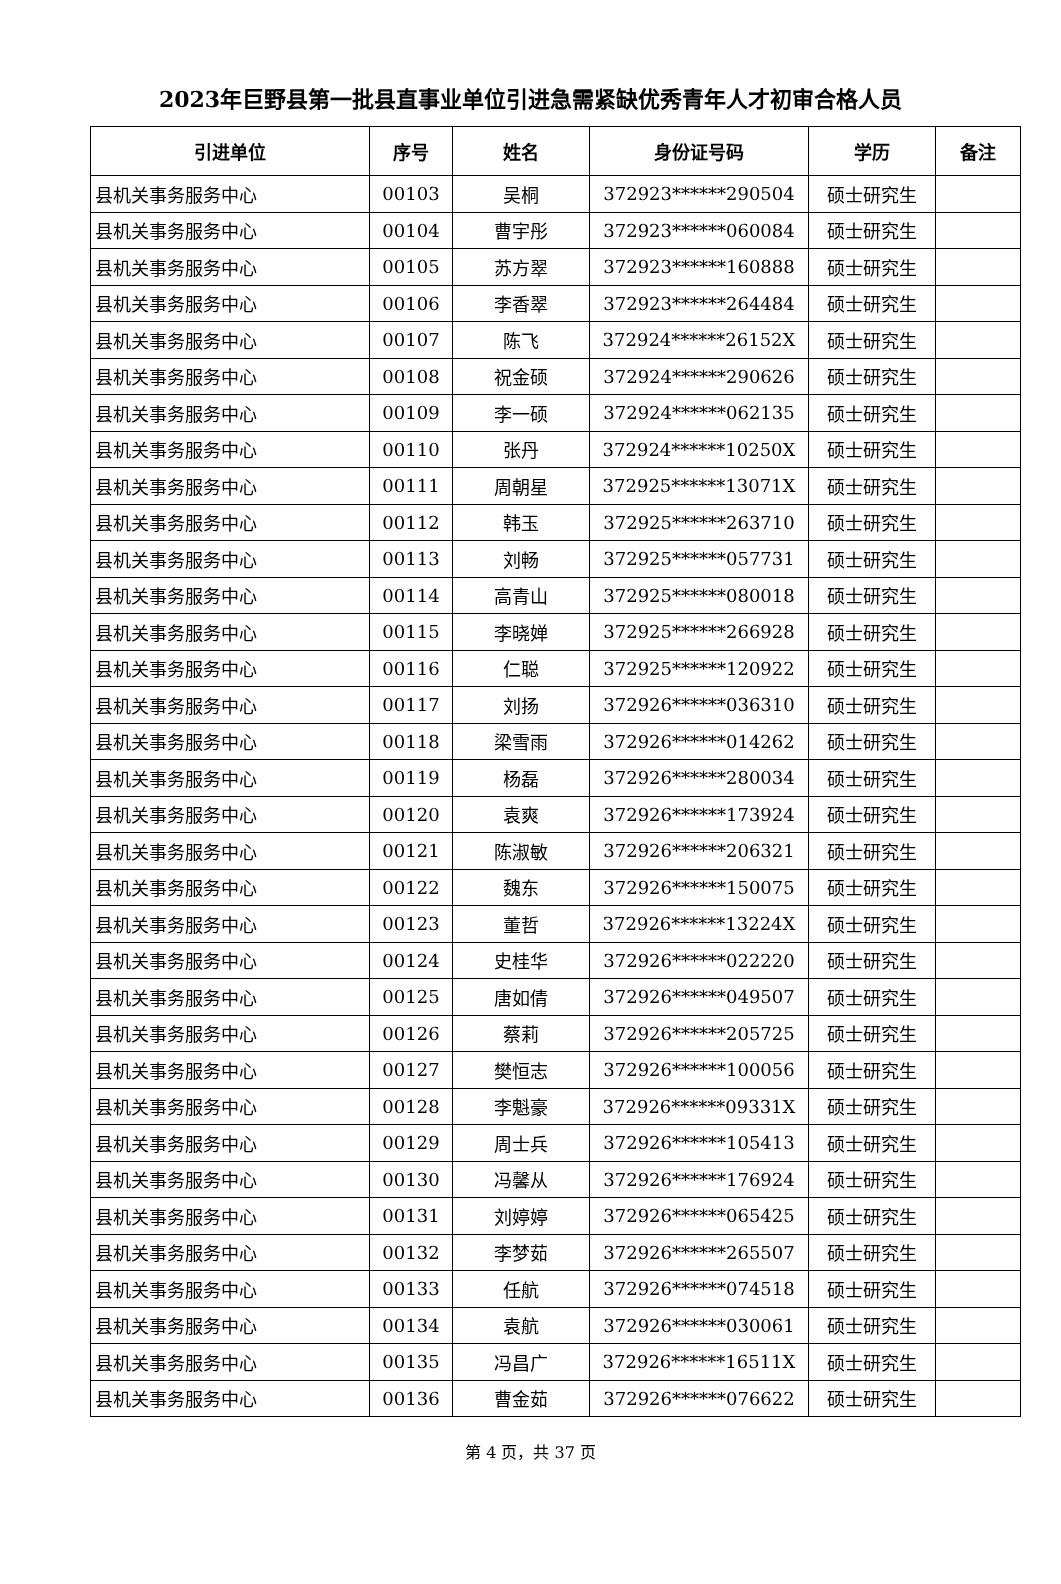2023年巨野县第一批县直事业单位引进急需紧缺优秀青年人才初审合格人员
| 引进单位 | 序号 | 姓名 | 身份证号码 | 学历 | 备注 |
| --- | --- | --- | --- | --- | --- |
| 县机关事务服务中心 | 00103 | 吴桐 | 372923******290504 | 硕士研究生 | |
| 县机关事务服务中心 | 00104 | 曹宇彤 | 372923******060084 | 硕士研究生 | |
| 县机关事务服务中心 | 00105 | 苏方翠 | 372923******160888 | 硕士研究生 | |
| 县机关事务服务中心 | 00106 | 李香翠 | 372923******264484 | 硕士研究生 | |
| 县机关事务服务中心 | 00107 | 陈飞 | 372924******26152X | 硕士研究生 | |
| 县机关事务服务中心 | 00108 | 祝金硕 | 372924******290626 | 硕士研究生 | |
| 县机关事务服务中心 | 00109 | 李一硕 | 372924******062135 | 硕士研究生 | |
| 县机关事务服务中心 | 00110 | 张丹 | 372924******10250X | 硕士研究生 | |
| 县机关事务服务中心 | 00111 | 周朝星 | 372925******13071X | 硕士研究生 | |
| 县机关事务服务中心 | 00112 | 韩玉 | 372925******263710 | 硕士研究生 | |
| 县机关事务服务中心 | 00113 | 刘畅 | 372925******057731 | 硕士研究生 | |
| 县机关事务服务中心 | 00114 | 高青山 | 372925******080018 | 硕士研究生 | |
| 县机关事务服务中心 | 00115 | 李晓婵 | 372925******266928 | 硕士研究生 | |
| 县机关事务服务中心 | 00116 | 仁聪 | 372925******120922 | 硕士研究生 | |
| 县机关事务服务中心 | 00117 | 刘扬 | 372926******036310 | 硕士研究生 | |
| 县机关事务服务中心 | 00118 | 梁雪雨 | 372926******014262 | 硕士研究生 | |
| 县机关事务服务中心 | 00119 | 杨磊 | 372926******280034 | 硕士研究生 | |
| 县机关事务服务中心 | 00120 | 袁爽 | 372926******173924 | 硕士研究生 | |
| 县机关事务服务中心 | 00121 | 陈淑敏 | 372926******206321 | 硕士研究生 | |
| 县机关事务服务中心 | 00122 | 魏东 | 372926******150075 | 硕士研究生 | |
| 县机关事务服务中心 | 00123 | 董哲 | 372926******13224X | 硕士研究生 | |
| 县机关事务服务中心 | 00124 | 史桂华 | 372926******022220 | 硕士研究生 | |
| 县机关事务服务中心 | 00125 | 唐如倩 | 372926******049507 | 硕士研究生 | |
| 县机关事务服务中心 | 00126 | 蔡莉 | 372926******205725 | 硕士研究生 | |
| 县机关事务服务中心 | 00127 | 樊恒志 | 372926******100056 | 硕士研究生 | |
| 县机关事务服务中心 | 00128 | 李魁豪 | 372926******09331X | 硕士研究生 | |
| 县机关事务服务中心 | 00129 | 周士兵 | 372926******105413 | 硕士研究生 | |
| 县机关事务服务中心 | 00130 | 冯馨从 | 372926******176924 | 硕士研究生 | |
| 县机关事务服务中心 | 00131 | 刘婷婷 | 372926******065425 | 硕士研究生 | |
| 县机关事务服务中心 | 00132 | 李梦茹 | 372926******265507 | 硕士研究生 | |
| 县机关事务服务中心 | 00133 | 任航 | 372926******074518 | 硕士研究生 | |
| 县机关事务服务中心 | 00134 | 袁航 | 372926******030061 | 硕士研究生 | |
| 县机关事务服务中心 | 00135 | 冯昌广 | 372926******16511X | 硕士研究生 | |
| 县机关事务服务中心 | 00136 | 曹金茹 | 372926******076622 | 硕士研究生 | |
第 4 页，共 37 页